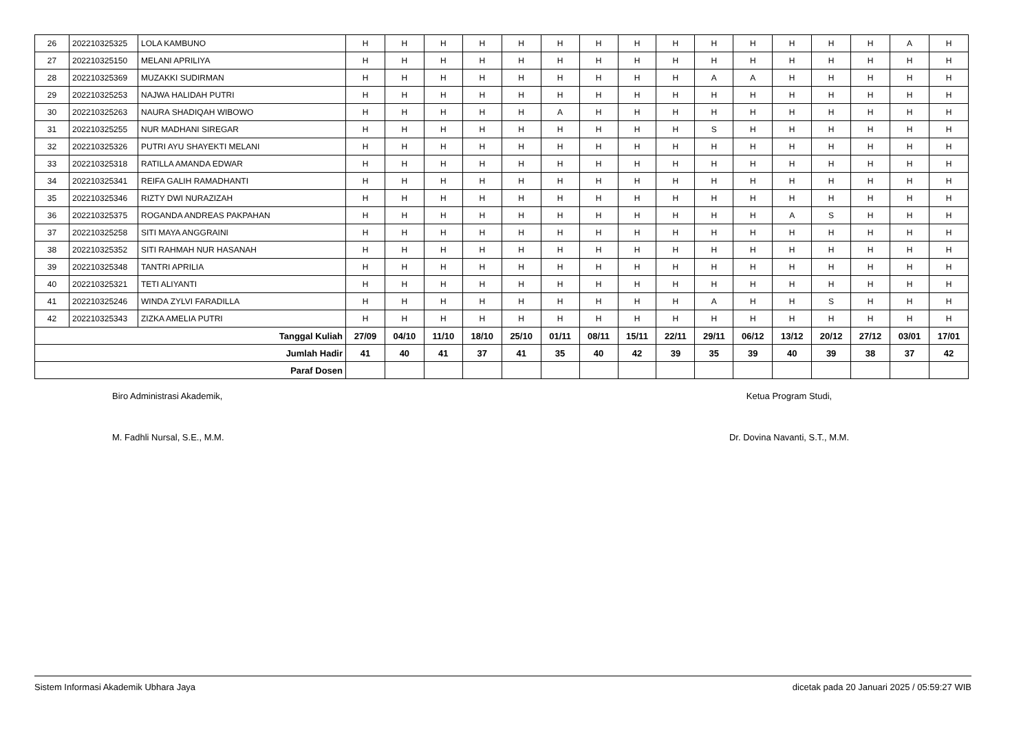| 26 | 202210325325 | LOLA KAMBUNO | H | H | H | H | H | H | H | H | H | H | H | H | H | H | A | H |
| 27 | 202210325150 | MELANI APRILIYA | H | H | H | H | H | H | H | H | H | H | H | H | H | H | H | H |
| 28 | 202210325369 | MUZAKKI SUDIRMAN | H | H | H | H | H | H | H | H | H | A | A | H | H | H | H | H |
| 29 | 202210325253 | NAJWA HALIDAH PUTRI | H | H | H | H | H | H | H | H | H | H | H | H | H | H | H | H |
| 30 | 202210325263 | NAURA SHADIQAH WIBOWO | H | H | H | H | H | A | H | H | H | H | H | H | H | H | H | H |
| 31 | 202210325255 | NUR MADHANI SIREGAR | H | H | H | H | H | H | H | H | H | S | H | H | H | H | H | H |
| 32 | 202210325326 | PUTRI AYU SHAYEKTI MELANI | H | H | H | H | H | H | H | H | H | H | H | H | H | H | H | H |
| 33 | 202210325318 | RATILLA AMANDA EDWAR | H | H | H | H | H | H | H | H | H | H | H | H | H | H | H | H |
| 34 | 202210325341 | REIFA GALIH RAMADHANTI | H | H | H | H | H | H | H | H | H | H | H | H | H | H | H | H |
| 35 | 202210325346 | RIZTY DWI NURAZIZAH | H | H | H | H | H | H | H | H | H | H | H | H | H | H | H | H |
| 36 | 202210325375 | ROGANDA ANDREAS PAKPAHAN | H | H | H | H | H | H | H | H | H | H | H | A | S | H | H | H |
| 37 | 202210325258 | SITI MAYA ANGGRAINI | H | H | H | H | H | H | H | H | H | H | H | H | H | H | H | H |
| 38 | 202210325352 | SITI RAHMAH NUR HASANAH | H | H | H | H | H | H | H | H | H | H | H | H | H | H | H | H |
| 39 | 202210325348 | TANTRI APRILIA | H | H | H | H | H | H | H | H | H | H | H | H | H | H | H | H |
| 40 | 202210325321 | TETI ALIYANTI | H | H | H | H | H | H | H | H | H | H | H | H | H | H | H | H |
| 41 | 202210325246 | WINDA ZYLVI FARADILLA | H | H | H | H | H | H | H | H | H | A | H | H | S | H | H | H |
| 42 | 202210325343 | ZIZKA AMELIA PUTRI | H | H | H | H | H | H | H | H | H | H | H | H | H | H | H | H |
| Tanggal Kuliah | | | 27/09 | 04/10 | 11/10 | 18/10 | 25/10 | 01/11 | 08/11 | 15/11 | 22/11 | 29/11 | 06/12 | 13/12 | 20/12 | 27/12 | 03/01 | 17/01 |
| Jumlah Hadir | | | 41 | 40 | 41 | 37 | 41 | 35 | 40 | 42 | 39 | 35 | 39 | 40 | 39 | 38 | 37 | 42 |
| Paraf Dosen | | | | | | | | | | | | | | | | | | |
Biro Administrasi Akademik,
M. Fadhli Nursal, S.E., M.M.
Ketua Program Studi,
Dr. Dovina Navanti, S.T., M.M.
Sistem Informasi Akademik Ubhara Jaya dicetak pada 20 Januari 2025 / 05:59:27 WIB